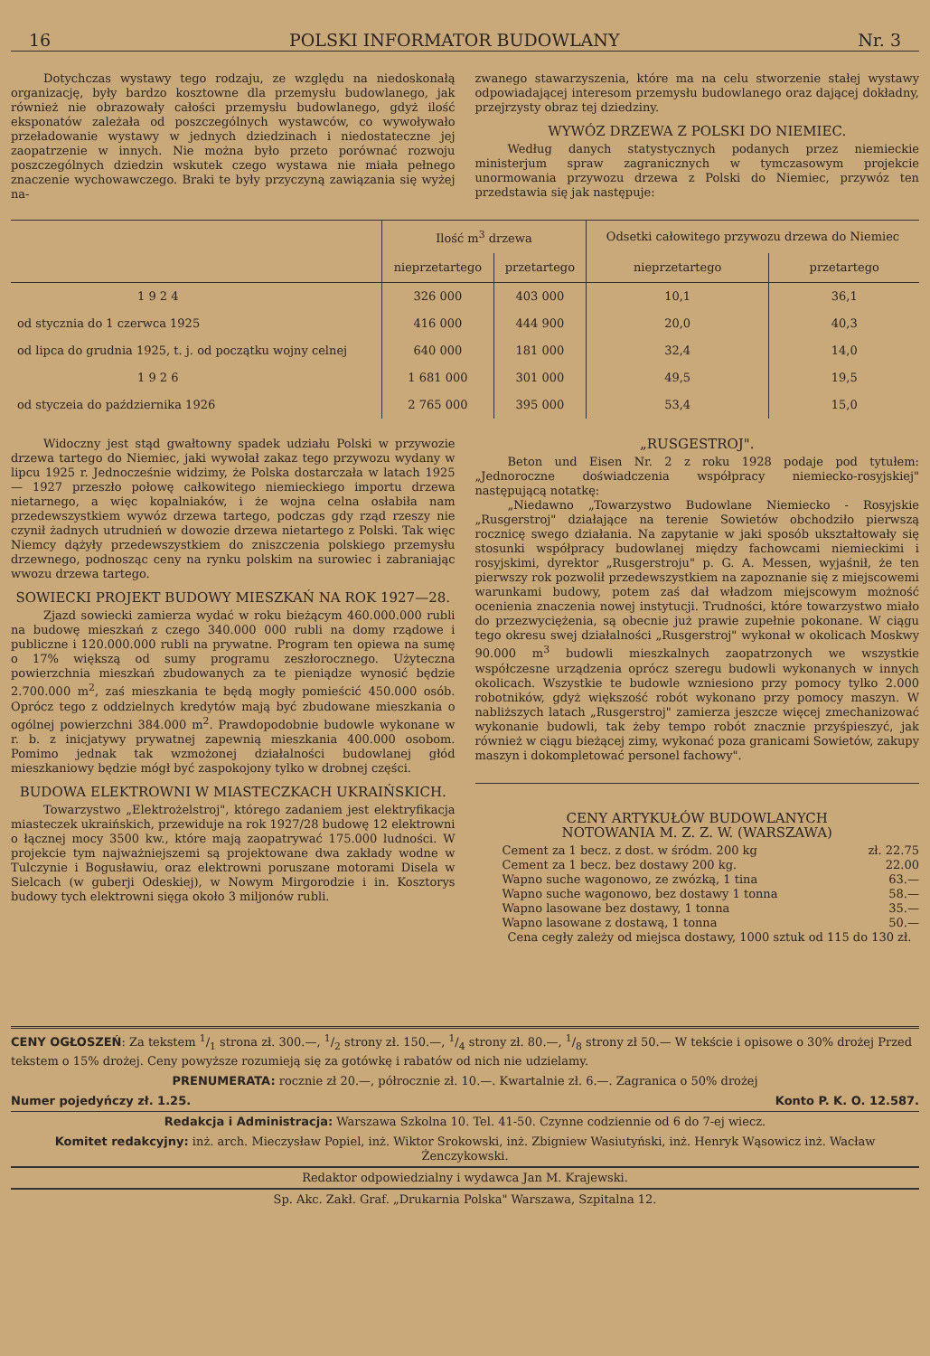16 POLSKI INFORMATOR BUDOWLANY Nr. 3
Dotychczas wystawy tego rodzaju, ze względu na niedoskonałą organizację, były bardzo kosztowne dla przemysłu budowlanego, jak również nie obrazowały całości przemysłu budowlanego, gdyż ilość eksponatów zależała od poszczególnych wystawców, co wywoływało przeładowanie wystawy w jednych dziedzinach i niedostateczne jej zaopatrzenie w innych. Nie można było przeto porównać rozwoju poszczególnych dziedzin wskutek czego wystawa nie miała pełnego znaczenie wychowawczego. Braki te były przyczyną zawiązania się wyżej na-
zwanego stawarzyszenia, które ma na celu stworzenie stałej wystawy odpowiadającej interesom przemysłu budowlanego oraz dającej dokładny, przejrzysty obraz tej dziedziny.
WYWÓZ DRZEWA Z POLSKI DO NIEMIEC.
Według danych statystycznych podanych przez niemieckie ministerjum spraw zagranicznych w tymczasowym projekcie unormowania przywozu drzewa z Polski do Niemiec, przywóz ten przedstawia się jak następuje:
| | Ilość m<sup>3</sup> drzewa | | Odsetki całowitego przywozu drzewa do Niemiec | |
| --- | --- | --- | --- | --- |
| | nieprzetartego | przetartego | nieprzetartego | przetartego |
| 1 9 2 4 | 326 000 | 403 000 | 10,1 | 36,1 |
| od stycznia do 1 czerwca 1925 | 416 000 | 444 900 | 20,0 | 40,3 |
| od lipca do grudnia 1925, t. j. od początku wojny celnej | 640 000 | 181 000 | 32,4 | 14,0 |
| 1 9 2 6 | 1 681 000 | 301 000 | 49,5 | 19,5 |
| od styczeia do października 1926 | 2 765 000 | 395 000 | 53,4 | 15,0 |
Widoczny jest stąd gwałtowny spadek udziału Polski w przywozie drzewa tartego do Niemiec, jaki wywołał zakaz tego przywozu wydany w lipcu 1925 r. Jednocześnie widzimy, że Polska dostarczała w latach 1925 — 1927 przeszło połowę całkowitego niemieckiego importu drzewa nietarnego, a więc kopalniaków, i że wojna celna osłabiła nam przedewszystkiem wywóz drzewa tartego, podczas gdy rząd rzeszy nie czynił żadnych utrudnień w dowozie drzewa nietartego z Polski. Tak więc Niemcy dążyły przedewszystkiem do zniszczenia polskiego przemysłu drzewnego, podnosząc ceny na rynku polskim na surowiec i zabraniając wwozu drzewa tartego.
SOWIECKI PROJEKT BUDOWY MIESZKAŃ NA ROK 1927—28.
Zjazd sowiecki zamierza wydać w roku bieżącym 460.000.000 rubli na budowę mieszkań z czego 340.000 000 rubli na domy rządowe i publiczne i 120.000.000 rubli na prywatne. Program ten opiewa na sumę o 17% większą od sumy programu zeszłorocznego. Użyteczna powierzchnia mieszkań zbudowanych za te pieniądze wynosić będzie 2.700.000 m<sup>2</sup>, zaś mieszkania te będą mogły pomieścić 450.000 osób. Oprócz tego z oddzielnych kredytów mają być zbudowane mieszkania o ogólnej powierzchni 384.000 m<sup>2</sup>. Prawdopodobnie budowle wykonane w r. b. z inicjatywy prywatnej zapewnią mieszkania 400.000 osobom. Pomimo jednak tak wzmożonej działalności budowlanej głód mieszkaniowy będzie mógł być zaspokojony tylko w drobnej części.
BUDOWA ELEKTROWNI W MIASTECZKACH UKRAIŃSKICH.
Towarzystwo „Elektrożelstroj", którego zadaniem jest elektryfikacja miasteczek ukraińskich, przewiduje na rok 1927/28 budowę 12 elektrowni o łącznej mocy 3500 kw., które mają zaopatrywać 175.000 ludności. W projekcie tym najważniejszemi są projektowane dwa zakłady wodne w Tulczynie i Bogusławiu, oraz elektrowni poruszane motorami Disela w Sielcach (w guberji Odeskiej), w Nowym Mirgorodzie i in. Kosztorys budowy tych elektrowni sięga około 3 miljonów rubli.
„RUSGESTROJ".
Beton und Eisen Nr. 2 z roku 1928 podaje pod tytułem: „Jednoroczne doświadczenia współpracy niemiecko-rosyjskiej" następującą notatkę:
„Niedawno „Towarzystwo Budowlane Niemiecko - Rosyjskie „Rusgerstroj" działające na terenie Sowietów obchodziło pierwszą rocznicę swego działania. Na zapytanie w jaki sposób ukształtowały się stosunki współpracy budowlanej między fachowcami niemieckimi i rosyjskimi, dyrektor „Rusgerstroju" p. G. A. Messen, wyjaśnił, że ten pierwszy rok pozwolił przedewszystkiem na zapoznanie się z miejscowemi warunkami budowy, potem zaś dał władzom miejscowym możność ocenienia znaczenia nowej instytucji. Trudności, które towarzystwo miało do przezwyciężenia, są obecnie już prawie zupełnie pokonane. W ciągu tego okresu swej działalności „Rusgerstroj" wykonał w okolicach Moskwy 90.000 m<sup>3</sup> budowli mieszkalnych zaopatrzonych we wszystkie współczesne urządzenia oprócz szeregu budowli wykonanych w innych okolicach. Wszystkie te budowle wzniesiono przy pomocy tylko 2.000 robotników, gdyż większość robót wykonano przy pomocy maszyn. W nabliższych latach „Rusgerstroj" zamierza jeszcze więcej zmechanizować wykonanie budowli, tak żeby tempo robót znacznie przyśpieszyć, jak również w ciągu bieżącej zimy, wykonać poza granicami Sowietów, zakupy maszyn i dokompletować personel fachowy".
CENY ARTYKUŁÓW BUDOWLANYCH
NOTOWANIA M. Z. Z. W. (WARSZAWA)
Cement za 1 becz. z dost. w śródm. 200 kg zł. 22.75
Cement za 1 becz. bez dostawy 200 kg. 22.00
Wapno suche wagonowo, ze zwózką, 1 tina 63.—
Wapno suche wagonowo, bez dostawy 1 tonna 58.—
Wapno lasowane bez dostawy, 1 tonna 35.—
Wapno lasowane z dostawą, 1 tonna 50.—
Cena cegły zależy od miejsca dostawy, 1000 sztuk od 115 do 130 zł.
CENY OGŁOSZEŃ: Za tekstem 1/1 strona zł. 300.—, 1/2 strony zł. 150.—, 1/4 strony zł. 80.—, 1/8 strony zł 50.— W tekście i opisowe o 30% drożej Przed tekstem o 15% drożej. Ceny powyższe rozumieją się za gotówkę i rabatów od nich nie udzielamy.
PRENUMERATA: rocznie zł 20.—, półrocznie zł. 10.—. Kwartalnie zł. 6.—. Zagranica o 50% drożej
Numer pojedyńczy zł. 1.25. Konto P. K. O. 12.587.
Redakcja i Administracja: Warszawa Szkolna 10. Tel. 41-50. Czynne codziennie od 6 do 7-ej wiecz.
Komitet redakcyjny: inż. arch. Mieczysław Popiel, inż. Wiktor Srokowski, inż. Zbigniew Wasiutyński, inż. Henryk Wąsowicz inż. Wacław Żenczykowski.
Redaktor odpowiedzialny i wydawca Jan M. Krajewski.
Sp. Akc. Zakł. Graf. „Drukarnia Polska" Warszawa, Szpitalna 12.